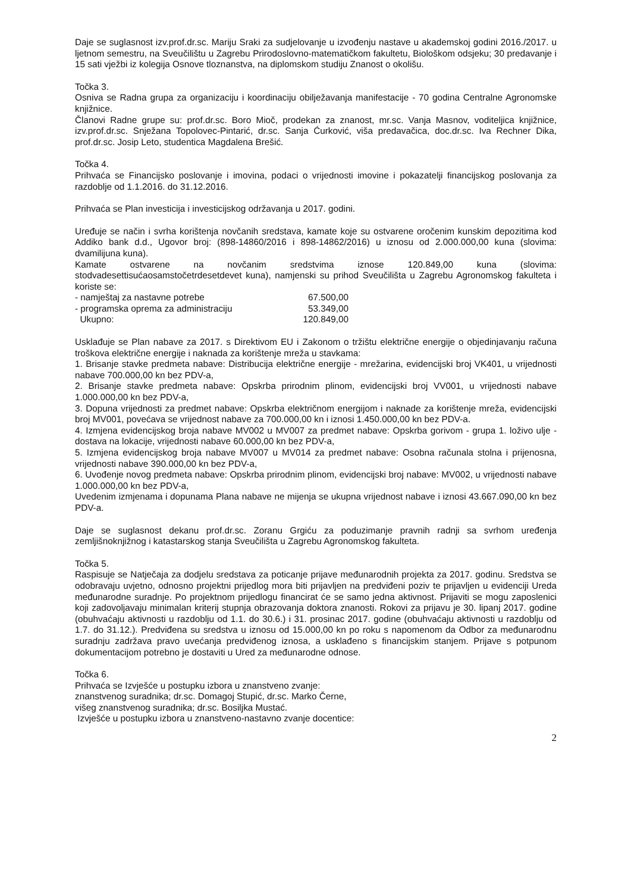Daje se suglasnost izv.prof.dr.sc. Mariju Sraki za sudjelovanje u izvođenju nastave u akademskoj godini 2016./2017. u ljetnom semestru, na Sveučilištu u Zagrebu Prirodoslovno-matematičkom fakultetu, Biološkom odsjeku; 30 predavanje i 15 sati vježbi iz kolegija Osnove tloznanstva, na diplomskom studiju Znanost o okolišu.
Točka 3.
Osniva se Radna grupa za organizaciju i koordinaciju obilježavanja manifestacije - 70 godina Centralne Agronomske knjižnice.
Članovi Radne grupe su: prof.dr.sc. Boro Mioč, prodekan za znanost, mr.sc. Vanja Masnov, voditeljica knjižnice, izv.prof.dr.sc. Snježana Topolovec-Pintarić, dr.sc. Sanja Ćurković, viša predavačica, doc.dr.sc. Iva Rechner Dika, prof.dr.sc. Josip Leto, studentica Magdalena Brešić.
Točka 4.
Prihvaća se Financijsko poslovanje i imovina, podaci o vrijednosti imovine i pokazatelji financijskog poslovanja za razdoblje od 1.1.2016. do 31.12.2016.
Prihvaća se Plan investicija i investicijskog održavanja u 2017. godini.
Uređuje se način i svrha korištenja novčanih sredstava, kamate koje su ostvarene oročenim kunskim depozitima kod Addiko bank d.d., Ugovor broj: (898-14860/2016 i 898-14862/2016) u iznosu od 2.000.000,00 kuna (slovima: dvamilijuna kuna).
Kamate ostvarene na novčanim sredstvima iznose 120.849,00 kuna (slovima: stodvadesettisućaosamstočetrdesetdevet kuna), namjenski su prihod Sveučilišta u Zagrebu Agronomskog fakulteta i koriste se:
- namještaj za nastavne potrebe 67.500,00
- programska oprema za administraciju 53.349,00
Ukupno: 120.849,00
Usklađuje se Plan nabave za 2017. s Direktivom EU i Zakonom o tržištu električne energije o objedinjavanju računa troškova električne energije i naknada za korištenje mreža u stavkama:
1. Brisanje stavke predmeta nabave: Distribucija električne energije - mrežarina, evidencijski broj VK401, u vrijednosti nabave 700.000,00 kn bez PDV-a,
2. Brisanje stavke predmeta nabave: Opskrba prirodnim plinom, evidencijski broj VV001, u vrijednosti nabave 1.000.000,00 kn bez PDV-a,
3. Dopuna vrijednosti za predmet nabave: Opskrba električnom energijom i naknade za korištenje mreža, evidencijski broj MV001, povećava se vrijednost nabave za 700.000,00 kn i iznosi 1.450.000,00 kn bez PDV-a.
4. Izmjena evidencijskog broja nabave MV002 u MV007 za predmet nabave: Opskrba gorivom - grupa 1. loživo ulje - dostava na lokacije, vrijednosti nabave 60.000,00 kn bez PDV-a,
5. Izmjena evidencijskog broja nabave MV007 u MV014 za predmet nabave: Osobna računala stolna i prijenosna, vrijednosti nabave 390.000,00 kn bez PDV-a,
6. Uvođenje novog predmeta nabave: Opskrba prirodnim plinom, evidencijski broj nabave: MV002, u vrijednosti nabave 1.000.000,00 kn bez PDV-a,
Uvedenim izmjenama i dopunama Plana nabave ne mijenja se ukupna vrijednost nabave i iznosi 43.667.090,00 kn bez PDV-a.
Daje se suglasnost dekanu prof.dr.sc. Zoranu Grgiću za poduzimanje pravnih radnji sa svrhom uređenja zemljišnoknjižnog i katastarskog stanja Sveučilišta u Zagrebu Agronomskog fakulteta.
Točka 5.
Raspisuje se Natječaja za dodjelu sredstava za poticanje prijave međunarodnih projekta za 2017. godinu. Sredstva se odobravaju uvjetno, odnosno projektni prijedlog mora biti prijavljen na predviđeni poziv te prijavljen u evidenciji Ureda međunarodne suradnje. Po projektnom prijedlogu financirat će se samo jedna aktivnost. Prijaviti se mogu zaposlenici koji zadovoljavaju minimalan kriterij stupnja obrazovanja doktora znanosti. Rokovi za prijavu je 30. lipanj 2017. godine (obuhvaćaju aktivnosti u razdoblju od 1.1. do 30.6.) i 31. prosinac 2017. godine (obuhvaćaju aktivnosti u razdoblju od 1.7. do 31.12.). Predviđena su sredstva u iznosu od 15.000,00 kn po roku s napomenom da Odbor za međunarodnu suradnju zadržava pravo uvećanja predviđenog iznosa, a usklađeno s financijskim stanjem. Prijave s potpunom dokumentacijom potrebno je dostaviti u Ured za međunarodne odnose.
Točka 6.
Prihvaća se Izvješće u postupku izbora u znanstveno zvanje:
znanstvenog suradnika; dr.sc. Domagoj Stupić, dr.sc. Marko Černe,
višeg znanstvenog suradnika; dr.sc. Bosiljka Mustać.
Izvješće u postupku izbora u znanstveno-nastavno zvanje docentice:
2